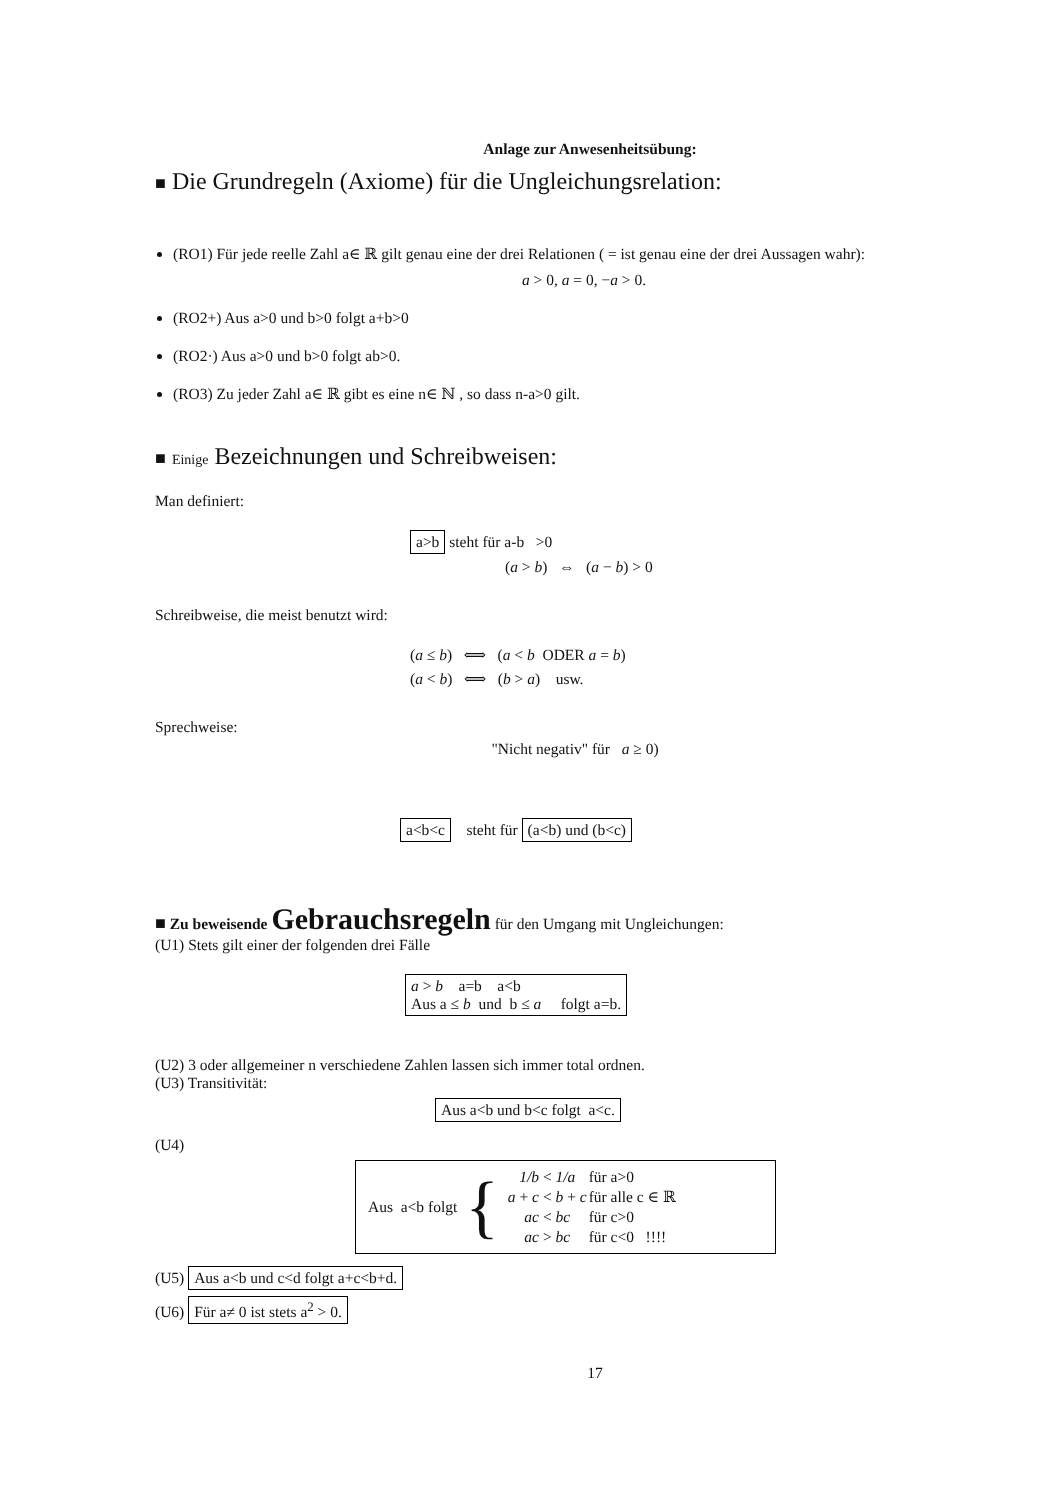Anlage zur Anwesenheitsübung:
■ Die Grundregeln (Axiome) für die Ungleichungsrelation:
(RO1) Für jede reelle Zahl a∈ ℝ gilt genau eine der drei Relationen ( = ist genau eine der drei Aussagen wahr):
a > 0, a = 0, −a > 0.
(RO2+) Aus a>0 und b>0 folgt a+b>0
(RO2·) Aus a>0 und b>0 folgt ab>0.
(RO3) Zu jeder Zahl a∈ ℝ gibt es eine n∈ ℕ , so dass n-a>0 gilt.
■ Einige Bezeichnungen und Schreibweisen:
Man definiert:
a>b steht für a-b >0
(a > b) ⇔ (a − b) > 0
Schreibweise, die meist benutzt wird:
(a ≤ b) ⟺ (a < b ODER a = b)
(a < b) ⟺ (b > a) usw.
Sprechweise:
"Nicht negativ" für a ≥ 0)
a<b<c steht für (a<b) und (b<c)
■ Zu beweisende Gebrauchsregeln für den Umgang mit Ungleichungen:
(U1) Stets gilt einer der folgenden drei Fälle
a > b a=b a<b
Aus a ≤ b und b ≤ a folgt a=b.
(U2) 3 oder allgemeiner n verschiedene Zahlen lassen sich immer total ordnen.
(U3) Transitivität:
Aus a<b und b<c folgt a<c.
(U4)
Aus a<b folgt {
| 1/b < 1/a | für a>0 |
| a + c < b + c | für alle c ∈ ℝ |
| ac < bc | für c>0 |
| ac > bc | für c<0 !!!! |
(U5) Aus a<b und c<d folgt a+c<b+d.
(U6) Für a≠ 0 ist stets a<sup>2</sup> > 0.
17